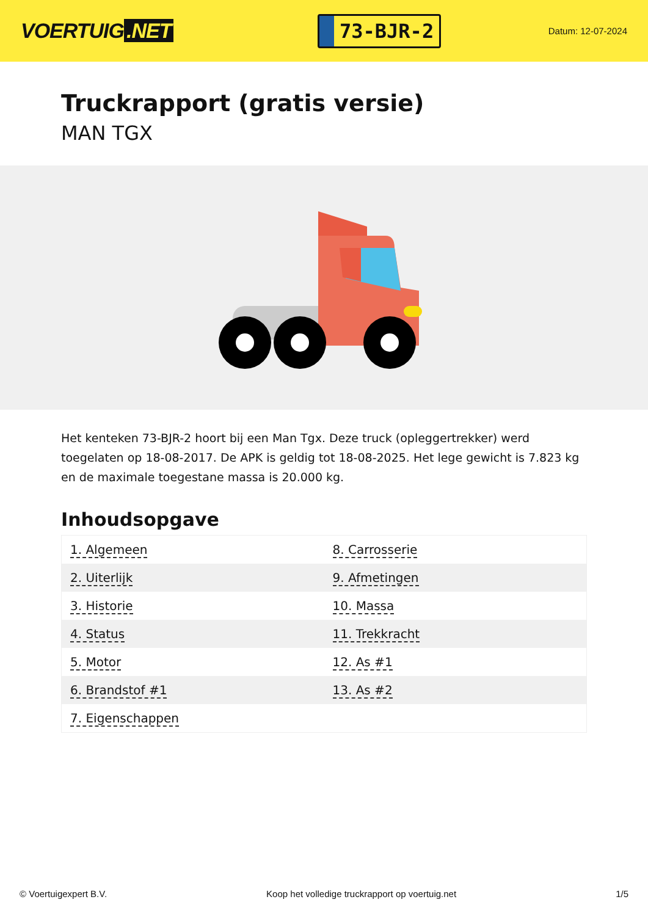VOERTUIG.NET
73-BJR-2
Datum: 12-07-2024
Truckrapport (gratis versie)
MAN TGX
Het kenteken 73-BJR-2 hoort bij een Man Tgx. Deze truck (opleggertrekker) werd toegelaten op 18-08-2017. De APK is geldig tot 18-08-2025. Het lege gewicht is 7.823 kg en de maximale toegestane massa is 20.000 kg.
Inhoudsopgave
| 1. Algemeen | 8. Carrosserie |
| 2. Uiterlijk | 9. Afmetingen |
| 3. Historie | 10. Massa |
| 4. Status | 11. Trekkracht |
| 5. Motor | 12. As #1 |
| 6. Brandstof #1 | 13. As #2 |
| 7. Eigenschappen | |
© Voertuigexpert B.V. Koop het volledige truckrapport op voertuig.net 1/5